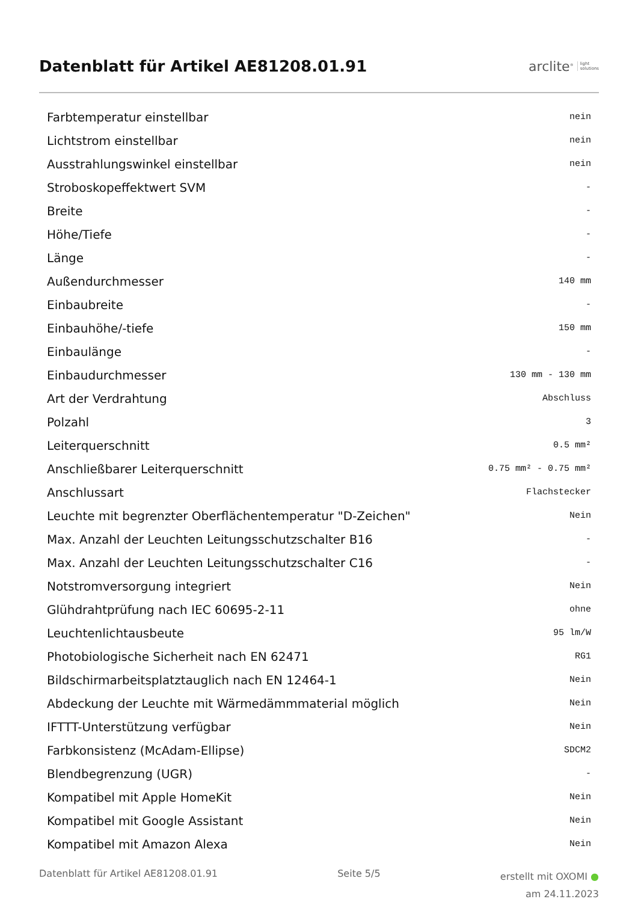Datenblatt für Artikel AE81208.01.91
arclite<sup>®</sup> light
solutions
| Farbtemperatur einstellbar | nein |
| Lichtstrom einstellbar | nein |
| Ausstrahlungswinkel einstellbar | nein |
| Stroboskopeffektwert SVM | - |
| Breite | - |
| Höhe/Tiefe | - |
| Länge | - |
| Außendurchmesser | 140 mm |
| Einbaubreite | - |
| Einbauhöhe/-tiefe | 150 mm |
| Einbaulänge | - |
| Einbaudurchmesser | 130 mm - 130 mm |
| Art der Verdrahtung | Abschluss |
| Polzahl | 3 |
| Leiterquerschnitt | 0.5 mm² |
| Anschließbarer Leiterquerschnitt | 0.75 mm² - 0.75 mm² |
| Anschlussart | Flachstecker |
| Leuchte mit begrenzter Oberflächentemperatur "D-Zeichen" | Nein |
| Max. Anzahl der Leuchten Leitungsschutzschalter B16 | - |
| Max. Anzahl der Leuchten Leitungsschutzschalter C16 | - |
| Notstromversorgung integriert | Nein |
| Glühdrahtprüfung nach IEC 60695-2-11 | ohne |
| Leuchtenlichtausbeute | 95 lm/W |
| Photobiologische Sicherheit nach EN 62471 | RG1 |
| Bildschirmarbeitsplatztauglich nach EN 12464-1 | Nein |
| Abdeckung der Leuchte mit Wärmedämmmaterial möglich | Nein |
| IFTTT-Unterstützung verfügbar | Nein |
| Farbkonsistenz (McAdam-Ellipse) | SDCM2 |
| Blendbegrenzung (UGR) | - |
| Kompatibel mit Apple HomeKit | Nein |
| Kompatibel mit Google Assistant | Nein |
| Kompatibel mit Amazon Alexa | Nein |
Datenblatt für Artikel AE81208.01.91
Seite 5/5
erstellt mit OXOMI ●
am 24.11.2023